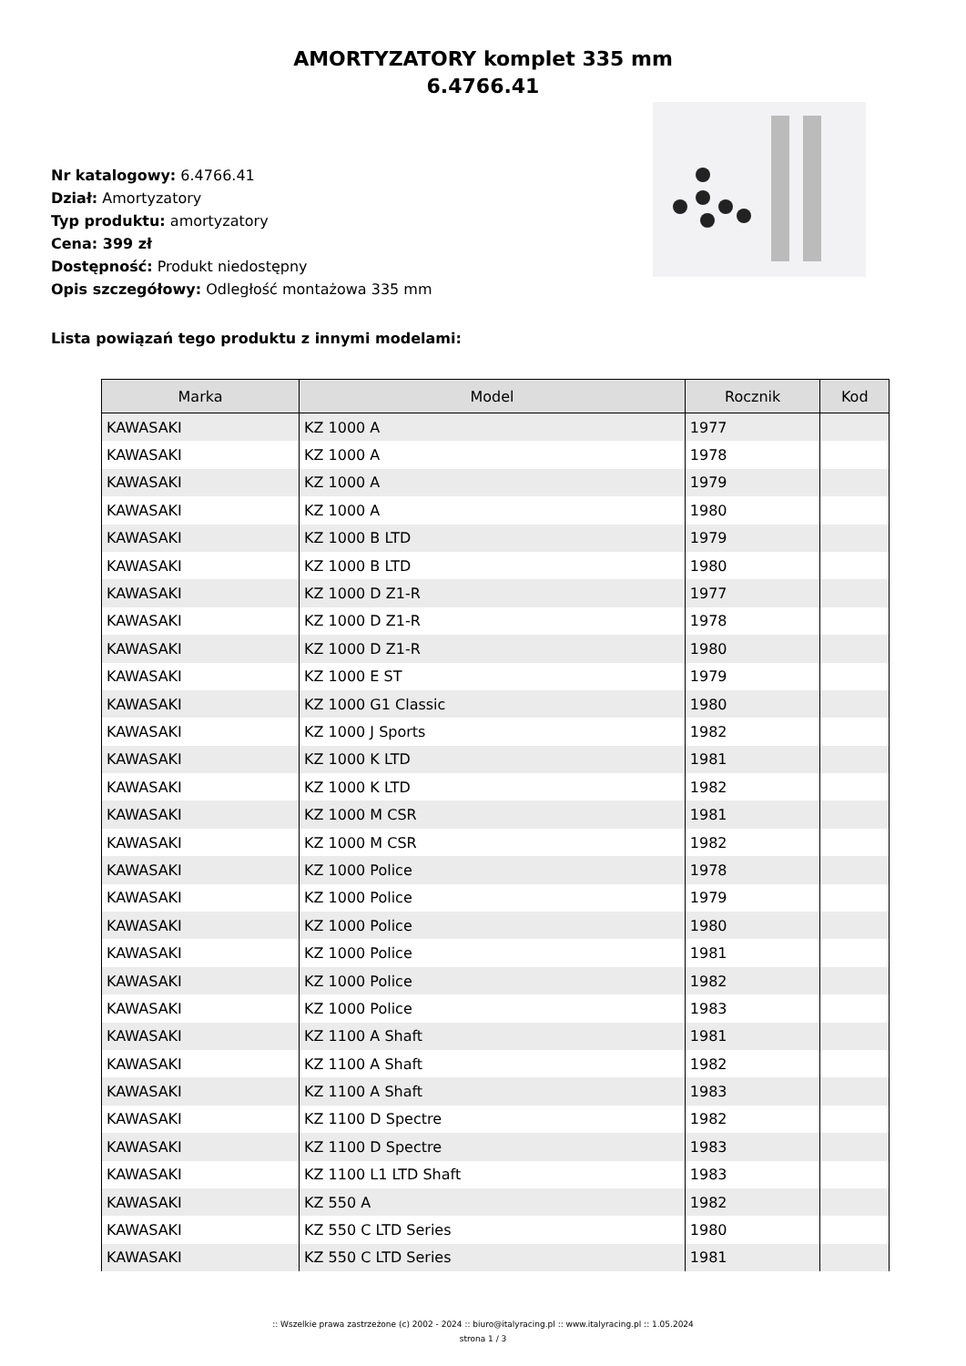AMORTYZATORY komplet 335 mm
6.4766.41
Nr katalogowy: 6.4766.41
Dział: Amortyzatory
Typ produktu: amortyzatory
Cena: 399 zł
Dostępność: Produkt niedostępny
Opis szczegółowy: Odległość montażowa 335 mm
Lista powiązań tego produktu z innymi modelami:
| Marka | Model | Rocznik | Kod |
| --- | --- | --- | --- |
| KAWASAKI | KZ 1000 A | 1977 | |
| KAWASAKI | KZ 1000 A | 1978 | |
| KAWASAKI | KZ 1000 A | 1979 | |
| KAWASAKI | KZ 1000 A | 1980 | |
| KAWASAKI | KZ 1000 B LTD | 1979 | |
| KAWASAKI | KZ 1000 B LTD | 1980 | |
| KAWASAKI | KZ 1000 D Z1-R | 1977 | |
| KAWASAKI | KZ 1000 D Z1-R | 1978 | |
| KAWASAKI | KZ 1000 D Z1-R | 1980 | |
| KAWASAKI | KZ 1000 E ST | 1979 | |
| KAWASAKI | KZ 1000 G1 Classic | 1980 | |
| KAWASAKI | KZ 1000 J Sports | 1982 | |
| KAWASAKI | KZ 1000 K LTD | 1981 | |
| KAWASAKI | KZ 1000 K LTD | 1982 | |
| KAWASAKI | KZ 1000 M CSR | 1981 | |
| KAWASAKI | KZ 1000 M CSR | 1982 | |
| KAWASAKI | KZ 1000 Police | 1978 | |
| KAWASAKI | KZ 1000 Police | 1979 | |
| KAWASAKI | KZ 1000 Police | 1980 | |
| KAWASAKI | KZ 1000 Police | 1981 | |
| KAWASAKI | KZ 1000 Police | 1982 | |
| KAWASAKI | KZ 1000 Police | 1983 | |
| KAWASAKI | KZ 1100 A Shaft | 1981 | |
| KAWASAKI | KZ 1100 A Shaft | 1982 | |
| KAWASAKI | KZ 1100 A Shaft | 1983 | |
| KAWASAKI | KZ 1100 D Spectre | 1982 | |
| KAWASAKI | KZ 1100 D Spectre | 1983 | |
| KAWASAKI | KZ 1100 L1 LTD Shaft | 1983 | |
| KAWASAKI | KZ 550 A | 1982 | |
| KAWASAKI | KZ 550 C LTD Series | 1980 | |
| KAWASAKI | KZ 550 C LTD Series | 1981 | |
:: Wszelkie prawa zastrzeżone (c) 2002 - 2024 :: biuro@italyracing.pl :: www.italyracing.pl :: 1.05.2024
strona 1 / 3